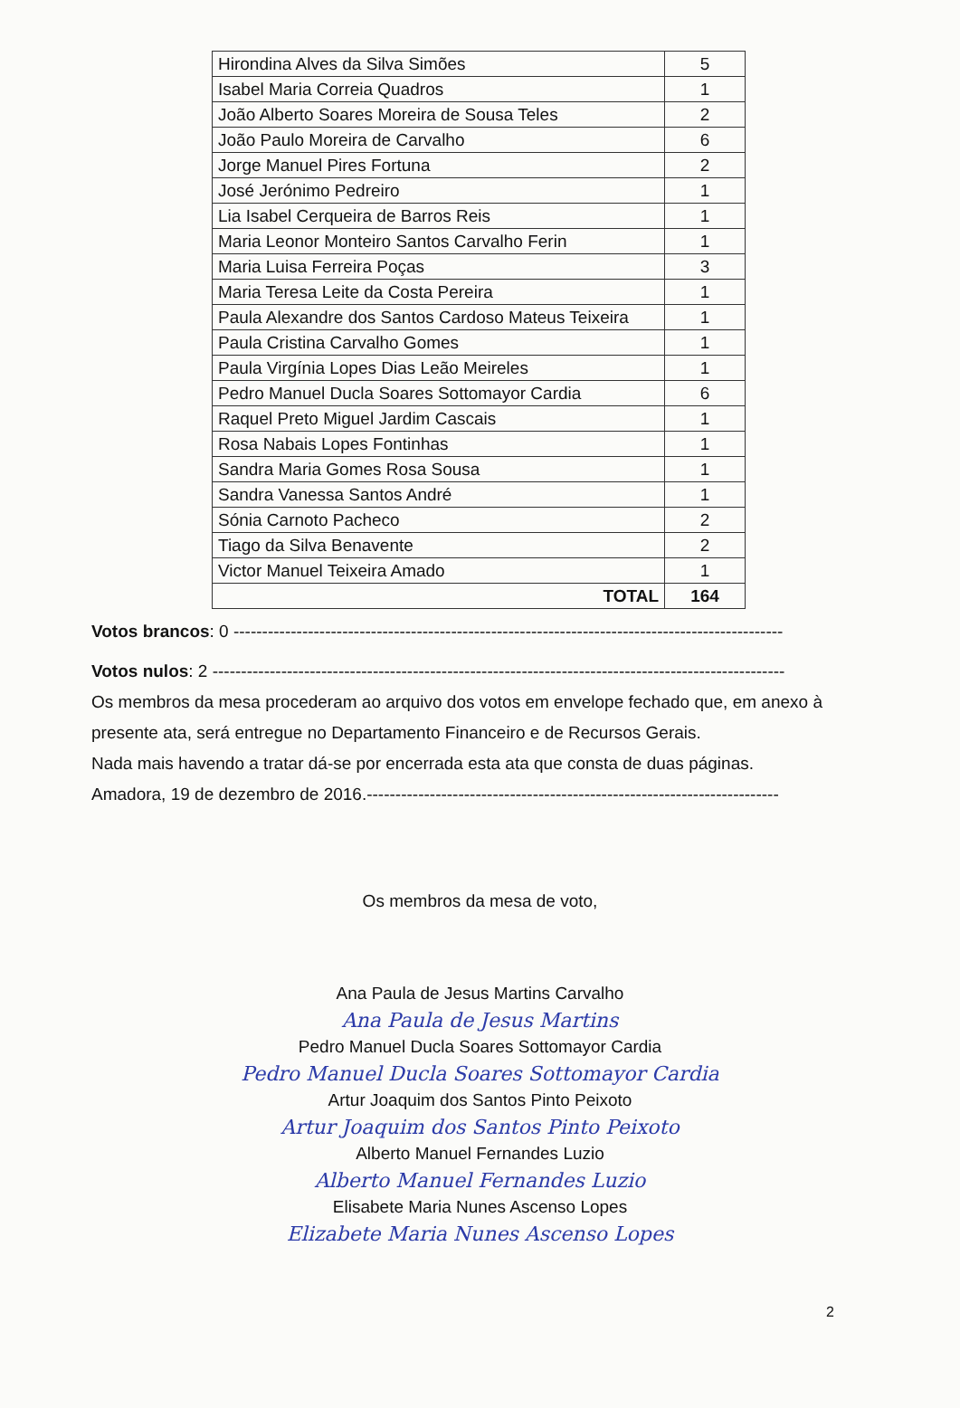| Hirondina Alves da Silva Simões | 5 |
| Isabel Maria Correia Quadros | 1 |
| João Alberto Soares Moreira de Sousa Teles | 2 |
| João Paulo Moreira de Carvalho | 6 |
| Jorge Manuel Pires Fortuna | 2 |
| José Jerónimo Pedreiro | 1 |
| Lia Isabel Cerqueira de Barros Reis | 1 |
| Maria Leonor Monteiro Santos Carvalho Ferin | 1 |
| Maria Luisa Ferreira Poças | 3 |
| Maria Teresa Leite da Costa Pereira | 1 |
| Paula Alexandre dos Santos Cardoso Mateus Teixeira | 1 |
| Paula Cristina Carvalho Gomes | 1 |
| Paula Virgínia Lopes Dias Leão Meireles | 1 |
| Pedro Manuel Ducla Soares Sottomayor Cardia | 6 |
| Raquel Preto Miguel Jardim Cascais | 1 |
| Rosa Nabais Lopes Fontinhas | 1 |
| Sandra Maria Gomes Rosa Sousa | 1 |
| Sandra Vanessa Santos André | 1 |
| Sónia Carnoto Pacheco | 2 |
| Tiago da Silva Benavente | 2 |
| Victor Manuel Teixeira Amado | 1 |
| TOTAL | 164 |
Votos brancos: 0 ------------------------------------------------------------------------------------------------
Votos nulos: 2 ----------------------------------------------------------------------------------------------------
Os membros da mesa procederam ao arquivo dos votos em envelope fechado que, em anexo à presente ata, será entregue no Departamento Financeiro e de Recursos Gerais.
Nada mais havendo a tratar dá-se por encerrada esta ata que consta de duas páginas.
Amadora, 19 de dezembro de 2016.------------------------------------------------------------------------
Os membros da mesa de voto,
Ana Paula de Jesus Martins Carvalho
Ana Paula de Jesus Martins
Pedro Manuel Ducla Soares Sottomayor Cardia
Pedro Manuel Ducla Soares Sottomayor Cardia
Artur Joaquim dos Santos Pinto Peixoto
Artur Joaquim dos Santos Pinto Peixoto
Alberto Manuel Fernandes Luzio
Alberto Manuel Fernandes Luzio
Elisabete Maria Nunes Ascenso Lopes
Elizabete Maria Nunes Ascenso Lopes
2